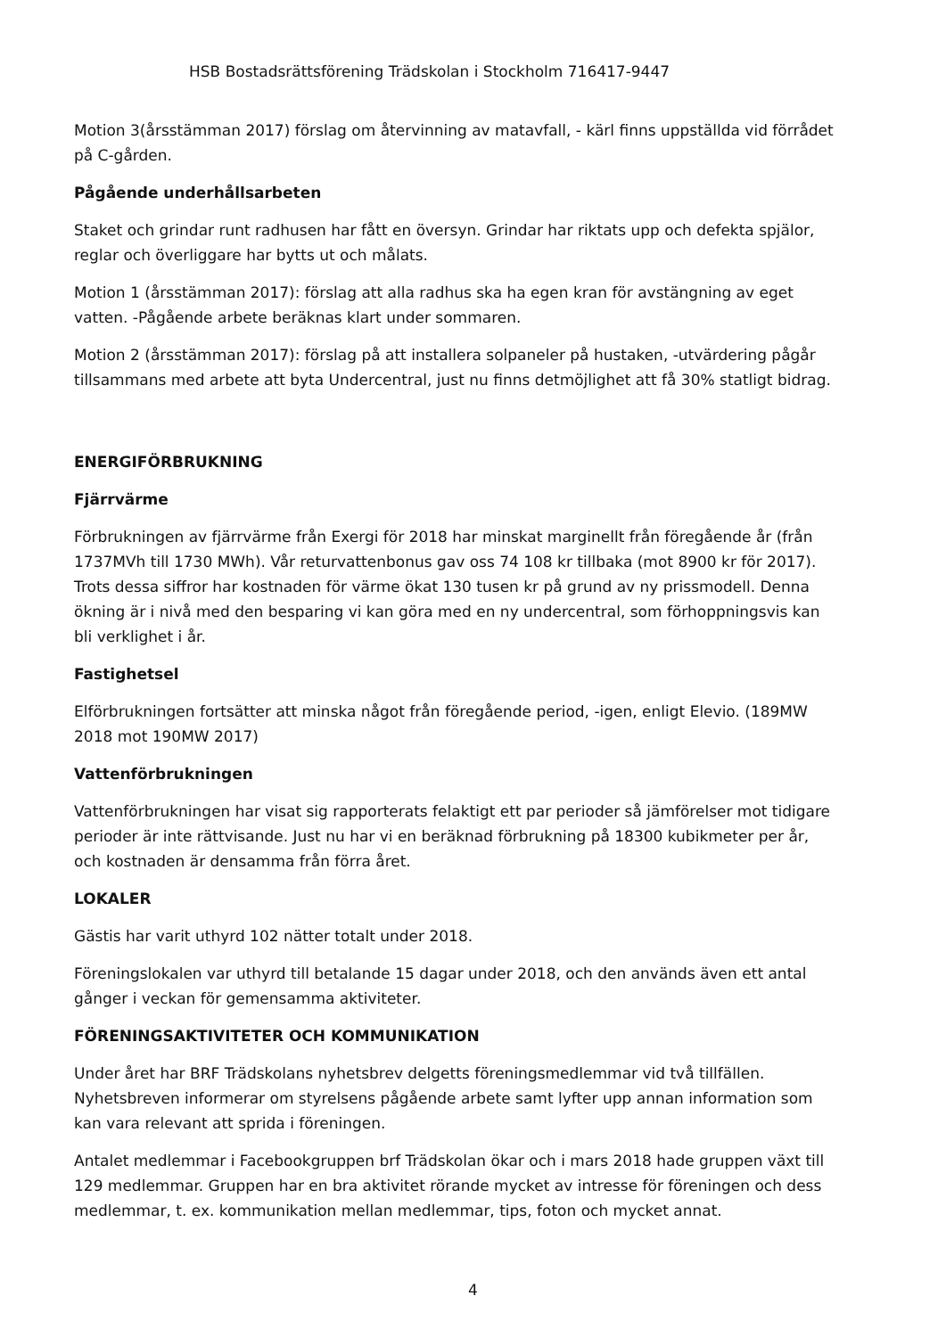HSB Bostadsrättsförening Trädskolan i Stockholm 716417-9447
Motion 3(årsstämman 2017) förslag om återvinning av matavfall, - kärl finns uppställda vid förrådet på C-gården.
Pågående underhållsarbeten
Staket och grindar runt radhusen har fått en översyn. Grindar har riktats upp och defekta spjälor, reglar och överliggare har bytts ut och målats.
Motion 1 (årsstämman 2017): förslag att alla radhus ska ha egen kran för avstängning av eget vatten. -Pågående arbete beräknas klart under sommaren.
Motion 2 (årsstämman 2017): förslag på att installera solpaneler på hustaken, -utvärdering pågår tillsammans med arbete att byta Undercentral, just nu finns detmöjlighet att få 30% statligt bidrag.
ENERGIFÖRBRUKNING
Fjärrvärme
Förbrukningen av fjärrvärme från Exergi för 2018 har minskat marginellt från föregående år (från 1737MVh till 1730 MWh). Vår returvattenbonus gav oss 74 108 kr tillbaka (mot 8900 kr för 2017). Trots dessa siffror har kostnaden för värme ökat 130 tusen kr på grund av ny prissmodell. Denna ökning är i nivå med den besparing vi kan göra med en ny undercentral, som förhoppningsvis kan bli verklighet i år.
Fastighetsel
Elförbrukningen fortsätter att minska något från föregående period, -igen, enligt Elevio. (189MW 2018 mot 190MW 2017)
Vattenförbrukningen
Vattenförbrukningen har visat sig rapporterats felaktigt ett par perioder så jämförelser mot tidigare perioder är inte rättvisande. Just nu har vi en beräknad förbrukning på 18300 kubikmeter per år, och kostnaden är densamma från förra året.
LOKALER
Gästis har varit uthyrd 102 nätter totalt under 2018.
Föreningslokalen var uthyrd till betalande 15 dagar under 2018, och den används även ett antal gånger i veckan för gemensamma aktiviteter.
FÖRENINGSAKTIVITETER OCH KOMMUNIKATION
Under året har BRF Trädskolans nyhetsbrev delgetts föreningsmedlemmar vid två tillfällen. Nyhetsbreven informerar om styrelsens pågående arbete samt lyfter upp annan information som kan vara relevant att sprida i föreningen.
Antalet medlemmar i Facebookgruppen brf Trädskolan ökar och i mars 2018 hade gruppen växt till 129 medlemmar. Gruppen har en bra aktivitet rörande mycket av intresse för föreningen och dess medlemmar, t. ex. kommunikation mellan medlemmar, tips, foton och mycket annat.
4